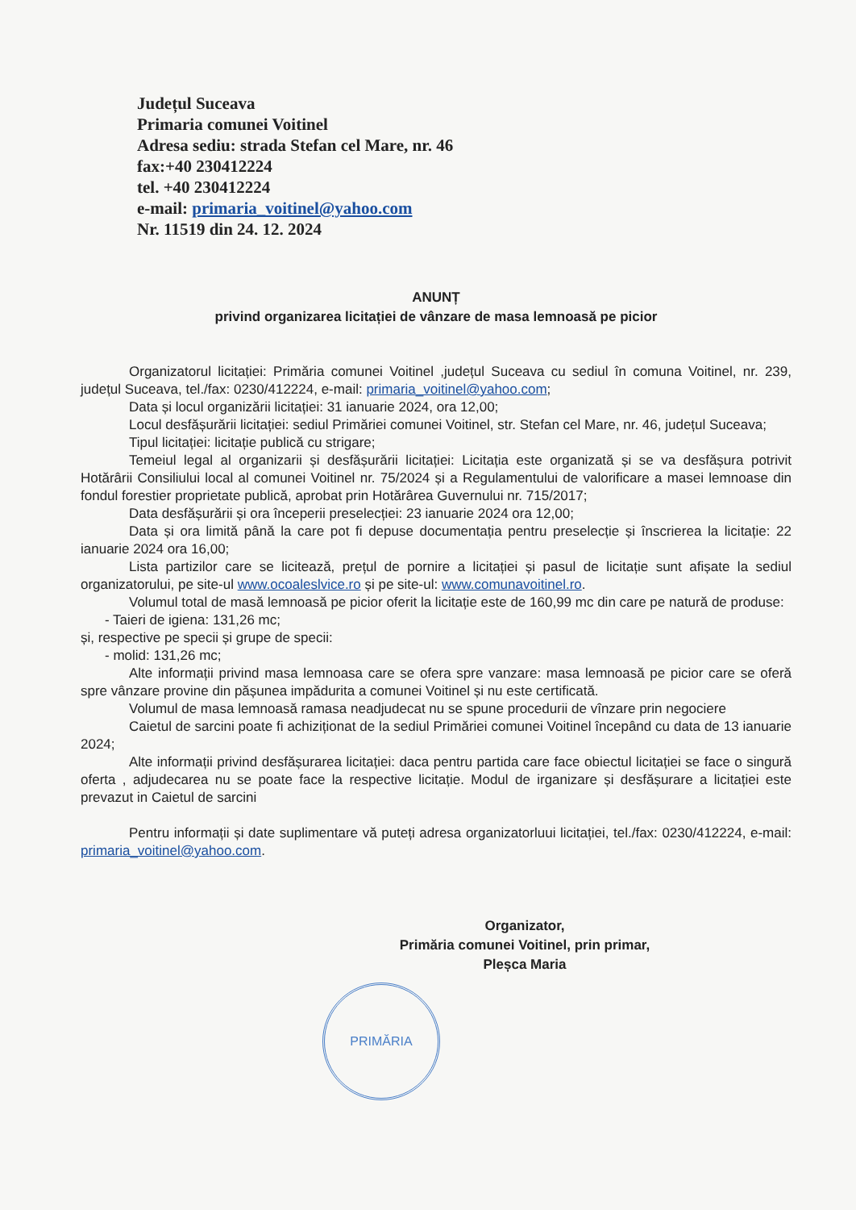Județul Suceava
Primaria comunei Voitinel
Adresa sediu: strada Stefan cel Mare, nr. 46
fax:+40 230412224
tel. +40 230412224
e-mail: primaria_voitinel@yahoo.com
Nr. 11519 din 24. 12. 2024
ANUNȚ
privind organizarea licitației de vânzare de masa lemnoasă pe picior
Organizatorul licitației: Primăria comunei Voitinel ,județul Suceava cu sediul în comuna Voitinel, nr. 239, județul Suceava, tel./fax: 0230/412224, e-mail: primaria_voitinel@yahoo.com;
Data și locul organizării licitației: 31 ianuarie 2024, ora 12,00;
Locul desfășurării licitației: sediul Primăriei comunei Voitinel, str. Stefan cel Mare, nr. 46, județul Suceava;
Tipul licitației: licitație publică cu strigare;
Temeiul legal al organizarii și desfășurării licitației: Licitația este organizată și se va desfășura potrivit Hotărârii Consiliului local al comunei Voitinel nr. 75/2024 și a Regulamentului de valorificare a masei lemnoase din fondul forestier proprietate publică, aprobat prin Hotărârea Guvernului nr. 715/2017;
Data desfășurării și ora începerii preselecției: 23 ianuarie 2024 ora 12,00;
Data și ora limită până la care pot fi depuse documentația pentru preselecție și înscrierea la licitație: 22 ianuarie 2024 ora 16,00;
Lista partizilor care se licitează, prețul de pornire a licitației și pasul de licitație sunt afișate la sediul organizatorului, pe site-ul www.ocoaleslvice.ro și pe site-ul: www.comunavoitinel.ro.
Volumul total de masă lemnoasă pe picior oferit la licitație este de 160,99 mc din care pe natură de produse:
- Taieri de igiena: 131,26 mc;
și, respective pe specii și grupe de specii:
- molid: 131,26 mc;
Alte informații privind masa lemnoasa care se ofera spre vanzare: masa lemnoasă pe picior care se oferă spre vânzare provine din pășunea impădurita a comunei Voitinel și nu este certificată.
Volumul de masa lemnoasă ramasa neadjudecat nu se spune procedurii de vînzare prin negociere
Caietul de sarcini poate fi achiziționat de la sediul Primăriei comunei Voitinel începând cu data de 13 ianuarie 2024;
Alte informații privind desfășurarea licitației: daca pentru partida care face obiectul licitației se face o singură oferta , adjudecarea nu se poate face la respective licitație. Modul de irganizare și desfășurare a licitației este prevazut in Caietul de sarcini
Pentru informații și date suplimentare vă puteți adresa organizatorluui licitației, tel./fax: 0230/412224, e-mail: primaria_voitinel@yahoo.com.
Organizator,
Primăria comunei Voitinel, prin primar,
Pleșca Maria
PRIMĂRIA